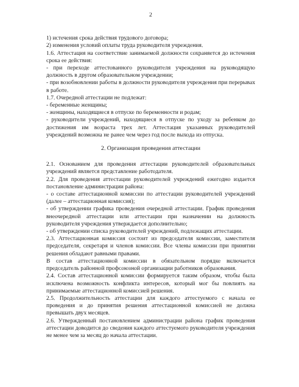2
1) истечения срока действия трудового договора;
2) изменения условий оплаты труда руководителя учреждения.
1.6. Аттестация на соответствие занимаемой должности сохраняется до истечения срока ее действия:
- при переходе аттестованного руководителя учреждения на руководящую должность в другом образовательном учреждении;
- при возобновлении работы в должности руководителя учреждения при перерывах в работе.
1.7. Очередной аттестации не подлежат:
- беременные женщины;
- женщины, находящиеся в отпуске по беременности и родам;
- руководители учреждений, находящиеся в отпуске по уходу за ребенком до достижения им возраста трех лет. Аттестация указанных руководителей учреждений возможна не ранее чем через год после выхода из отпуска.
2. Организация проведения аттестации
2.1. Основанием для проведения аттестации руководителей образовательных учреждений является представление работодателя.
2.2. Для проведения аттестации руководителей учреждений ежегодно издается постановление администрации района:
- о составе аттестационной комиссии по аттестации руководителей учреждений (далее – аттестационная комиссия);
- об утверждении графика проведения очередной аттестации. График проведения внеочередной аттестации или аттестации при назначении на должность руководителя учреждения утверждается дополнительно;
- об утверждении списка руководителей учреждений, подлежащих аттестации.
2.3. Аттестационная комиссия состоит из председателя комиссии, заместителя председателя, секретаря и членов комиссии. Все члены комиссии при принятии решения обладают равными правами.
В состав аттестационной комиссии в обязательном порядке включается председатель районной профсоюзной организации работников образования.
2.4. Состав аттестационной комиссии формируется таким образом, чтобы была исключена возможность конфликта интересов, который мог бы повлиять на принимаемые аттестационной комиссией решения.
2.5. Продолжительность аттестации для каждого аттестуемого с начала ее проведения и до принятия решения аттестационной комиссией не должна превышать двух месяцев.
2.6. Утвержденный постановлением администрации района график проведения аттестации доводится до сведения каждого аттестуемого руководителя учреждения не менее чем за месяц до начала аттестации.